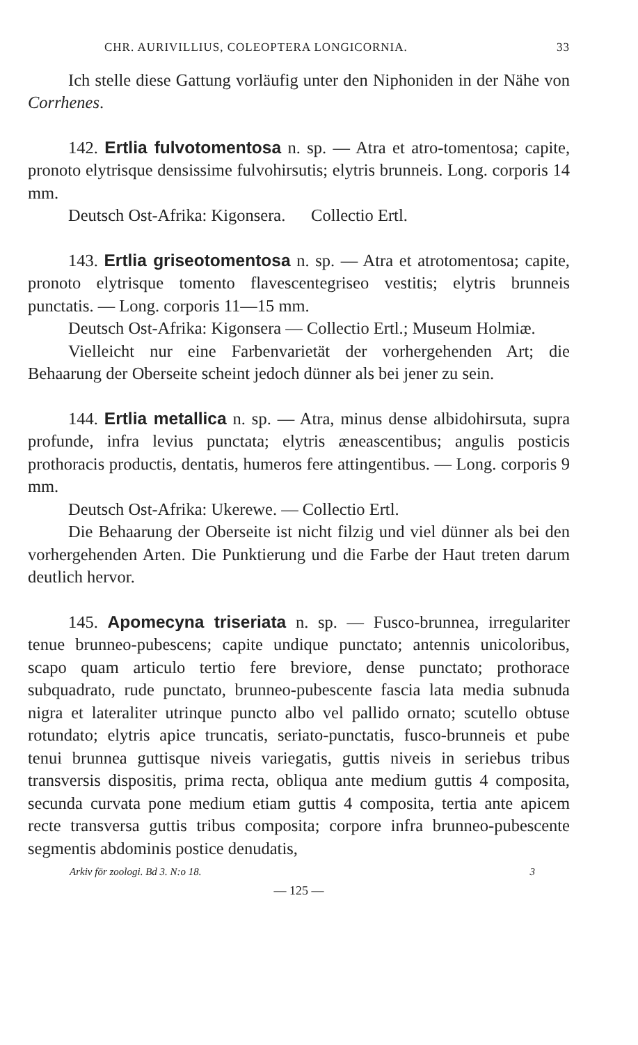CHR. AURIVILLIUS, COLEOPTERA LONGICORNIA. 33
Ich stelle diese Gattung vorläufig unter den Niphoniden in der Nähe von Corrhenes.
142. Ertlia fulvotomentosa n. sp. — Atra et atro-tomentosa; capite, pronoto elytrisque densissime fulvohirsutis; elytris brunneis. Long. corporis 14 mm.
Deutsch Ost-Afrika: Kigonsera. Collectio Ertl.
143. Ertlia griseotomentosa n. sp. — Atra et atrotomentosa; capite, pronoto elytrisque tomento flavescentegriseo vestitis; elytris brunneis punctatis. — Long. corporis 11—15 mm.
Deutsch Ost-Afrika: Kigonsera — Collectio Ertl.; Museum Holmiæ.
Vielleicht nur eine Farbenvarietät der vorhergehenden Art; die Behaarung der Oberseite scheint jedoch dünner als bei jener zu sein.
144. Ertlia metallica n. sp. — Atra, minus dense albidohirsuta, supra profunde, infra levius punctata; elytris æneascentibus; angulis posticis prothoracis productis, dentatis, humeros fere attingentibus. — Long. corporis 9 mm.
Deutsch Ost-Afrika: Ukerewe. — Collectio Ertl.
Die Behaarung der Oberseite ist nicht filzig und viel dünner als bei den vorhergehenden Arten. Die Punktierung und die Farbe der Haut treten darum deutlich hervor.
145. Apomecyna triseriata n. sp. — Fusco-brunnea, irregulariter tenue brunneo-pubescens; capite undique punctato; antennis unicoloribus, scapo quam articulo tertio fere breviore, dense punctato; prothorace subquadrato, rude punctato, brunneo-pubescente fascia lata media subnuda nigra et lateraliter utrinque puncto albo vel pallido ornato; scutello obtuse rotundato; elytris apice truncatis, seriato-punctatis, fusco-brunneis et pube tenui brunnea guttisque niveis variegatis, guttis niveis in seriebus tribus transversis dispositis, prima recta, obliqua ante medium guttis 4 composita, secunda curvata pone medium etiam guttis 4 composita, tertia ante apicem recte transversa guttis tribus composita; corpore infra brunneo-pubescente segmentis abdominis postice denudatis,
Arkiv för zoologi. Bd 3. N:o 18. 3
— 125 —